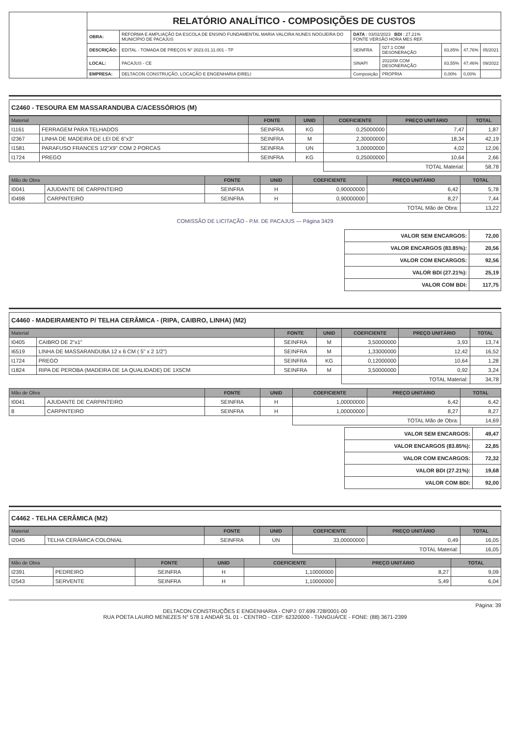| | RELATÓRIO ANALÍTICO - COMPOSIÇÕES DE CUSTOS | | | | | | |
| | OBRA: | REFORMA E AMPLIAÇÃO DA ESCOLA DE ENSINO FUNDAMENTAL MARIA VALCIRA NUNES NOGUEIRA DO MUNICÍPIO DE PACAJUS | DATA : 03/02/2023 BDI : 27,21% FONTE VERSÃO HORA MES REF. | | | | |
| | DESCRIÇÃO: | EDITAL - TOMADA DE PREÇOS N° 2023.01.11.001 - TP | SEINFRA | 027.1 COM DESONERAÇÃO | 83,85% | 47,76% | 05/2021 |
| | LOCAL: | PACAJUS - CE | SINAPI | 2022/08 COM DESONERAÇÃO | 83,55% | 47,46% | 09/2022 |
| | EMPRESA: | DELTACON CONSTRUÇÃO, LOCAÇÃO E ENGENHARIA EIRELI | Composição | PROPRIA | 0,00% | 0,00% | |
C2460 - TESOURA EM MASSARANDUBA C/ACESSÓRIOS (M)
| Material | | FONTE | UNID | COEFICIENTE | PREÇO UNITÁRIO | TOTAL |
| --- | --- | --- | --- | --- | --- | --- |
| I1161 | FERRAGEM PARA TELHADOS | SEINFRA | KG | 0,25000000 | 7,47 | 1,87 |
| I2367 | LINHA DE MADEIRA DE LEI DE 6"x3" | SEINFRA | M | 2,30000000 | 18,34 | 42,19 |
| I1581 | PARAFUSO FRANCES 1/2"X9" COM 2 PORCAS | SEINFRA | UN | 3,00000000 | 4,02 | 12,06 |
| I1724 | PREGO | SEINFRA | KG | 0,25000000 | 10,64 | 2,66 |
| | | | | TOTAL Material: | | 58,78 |
| Mão de Obra | | FONTE | UNID | COEFICIENTE | PREÇO UNITÁRIO | TOTAL |
| --- | --- | --- | --- | --- | --- | --- |
| I0041 | AJUDANTE DE CARPINTEIRO | SEINFRA | H | 0,90000000 | 6,42 | 5,78 |
| I0498 | CARPINTEIRO | SEINFRA | H | 0,90000000 | 8,27 | 7,44 |
| | | | | TOTAL Mão de Obra: | | 13,22 |
COMISSÃO DE LICITAÇÃO - P.M. DE PACAJUS — Página 3429
| VALOR SEM ENCARGOS: | 72,00 |
| VALOR ENCARGOS (83.85%): | 20,56 |
| VALOR COM ENCARGOS: | 92,56 |
| VALOR BDI (27.21%): | 25,19 |
| VALOR COM BDI: | 117,75 |
C4460 - MADEIRAMENTO P/ TELHA CERÂMICA - (RIPA, CAIBRO, LINHA) (M2)
| Material | | FONTE | UNID | COEFICIENTE | PREÇO UNITÁRIO | TOTAL |
| --- | --- | --- | --- | --- | --- | --- |
| I0405 | CAIBRO DE 2"x1" | SEINFRA | M | 3,50000000 | 3,93 | 13,74 |
| I6519 | LINHA DE MASSARANDUBA 12 x 6 CM ( 5" x 2 1/2") | SEINFRA | M | 1,33000000 | 12,42 | 16,52 |
| I1724 | PREGO | SEINFRA | KG | 0,12000000 | 10,64 | 1,28 |
| I1824 | RIPA DE PEROBA (MADEIRA DE 1A QUALIDADE) DE 1X5CM | SEINFRA | M | 3,50000000 | 0,92 | 3,24 |
| | | | | TOTAL Material: | | 34,78 |
| Mão de Obra | | FONTE | UNID | COEFICIENTE | PREÇO UNITÁRIO | TOTAL |
| --- | --- | --- | --- | --- | --- | --- |
| I0041 | AJUDANTE DE CARPINTEIRO | SEINFRA | H | 1,00000000 | 6,42 | 6,42 |
| 8 | CARPINTEIRO | SEINFRA | H | 1,00000000 | 8,27 | 8,27 |
| | | | | TOTAL Mão de Obra: | | 14,69 |
| VALOR SEM ENCARGOS: | 49,47 |
| VALOR ENCARGOS (83.85%): | 22,85 |
| VALOR COM ENCARGOS: | 72,32 |
| VALOR BDI (27.21%): | 19,68 |
| VALOR COM BDI: | 92,00 |
C4462 - TELHA CERÂMICA (M2)
| Material | | FONTE | UNID | COEFICIENTE | PREÇO UNITÁRIO | TOTAL |
| --- | --- | --- | --- | --- | --- | --- |
| I2045 | TELHA CERÂMICA COLONIAL | SEINFRA | UN | 33,00000000 | 0,49 | 16,05 |
| | | | | TOTAL Material: | | 16,05 |
| Mão de Obra | | FONTE | UNID | COEFICIENTE | PREÇO UNITÁRIO | TOTAL |
| --- | --- | --- | --- | --- | --- | --- |
| I2391 | PEDREIRO | SEINFRA | H | 1,10000000 | 8,27 | 9,09 |
| I2543 | SERVENTE | SEINFRA | H | 1,10000000 | 5,49 | 6,04 |
Página: 39
DELTACON CONSTRUÇÕES E ENGENHARIA - CNPJ: 07.699.728/0001-00
RUA POETA LAURO MENEZES N° 578 1 ANDAR SL 01 - CENTRO - CEP: 62320000 - TIANGUÁ/CE - FONE: (88) 3671-2399